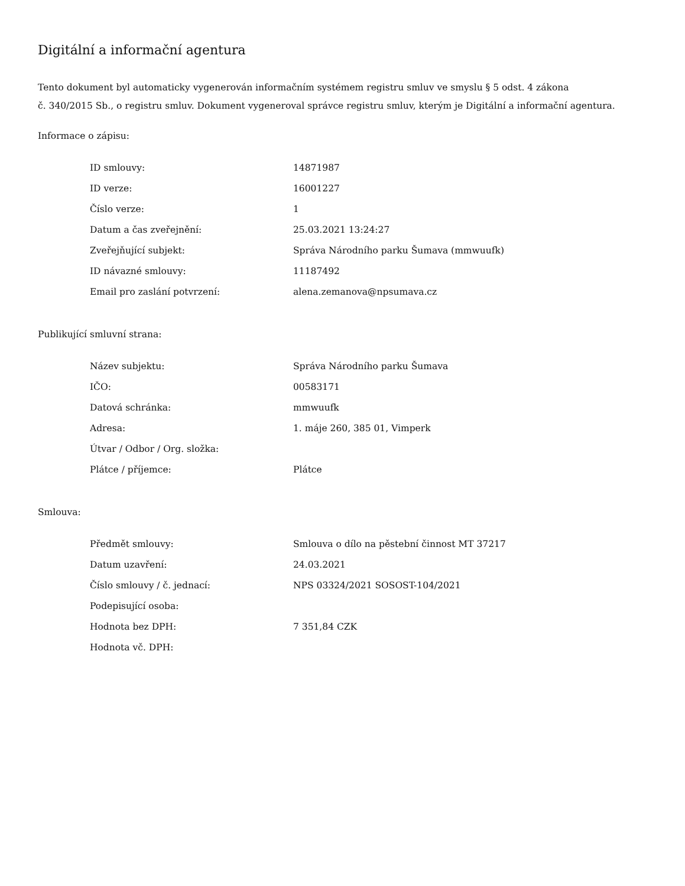Digitální a informační agentura
Tento dokument byl automaticky vygenerován informačním systémem registru smluv ve smyslu § 5 odst. 4 zákona
č. 340/2015 Sb., o registru smluv. Dokument vygeneroval správce registru smluv, kterým je Digitální a informační agentura.
Informace o zápisu:
| ID smlouvy: | 14871987 |
| ID verze: | 16001227 |
| Číslo verze: | 1 |
| Datum a čas zveřejnění: | 25.03.2021 13:24:27 |
| Zveřejňující subjekt: | Správa Národního parku Šumava (mmwuufk) |
| ID návazné smlouvy: | 11187492 |
| Email pro zaslání potvrzení: | alena.zemanova@npsumava.cz |
Publikující smluvní strana:
| Název subjektu: | Správa Národního parku Šumava |
| IČO: | 00583171 |
| Datová schránka: | mmwuufk |
| Adresa: | 1. máje 260, 385 01, Vimperk |
| Útvar / Odbor / Org. složka: | |
| Plátce / příjemce: | Plátce |
Smlouva:
| Předmět smlouvy: | Smlouva o dílo na pěstební činnost MT 37217 |
| Datum uzavření: | 24.03.2021 |
| Číslo smlouvy / č. jednací: | NPS 03324/2021 SOSOST-104/2021 |
| Podepisující osoba: | |
| Hodnota bez DPH: | 7 351,84 CZK |
| Hodnota vč. DPH: | |